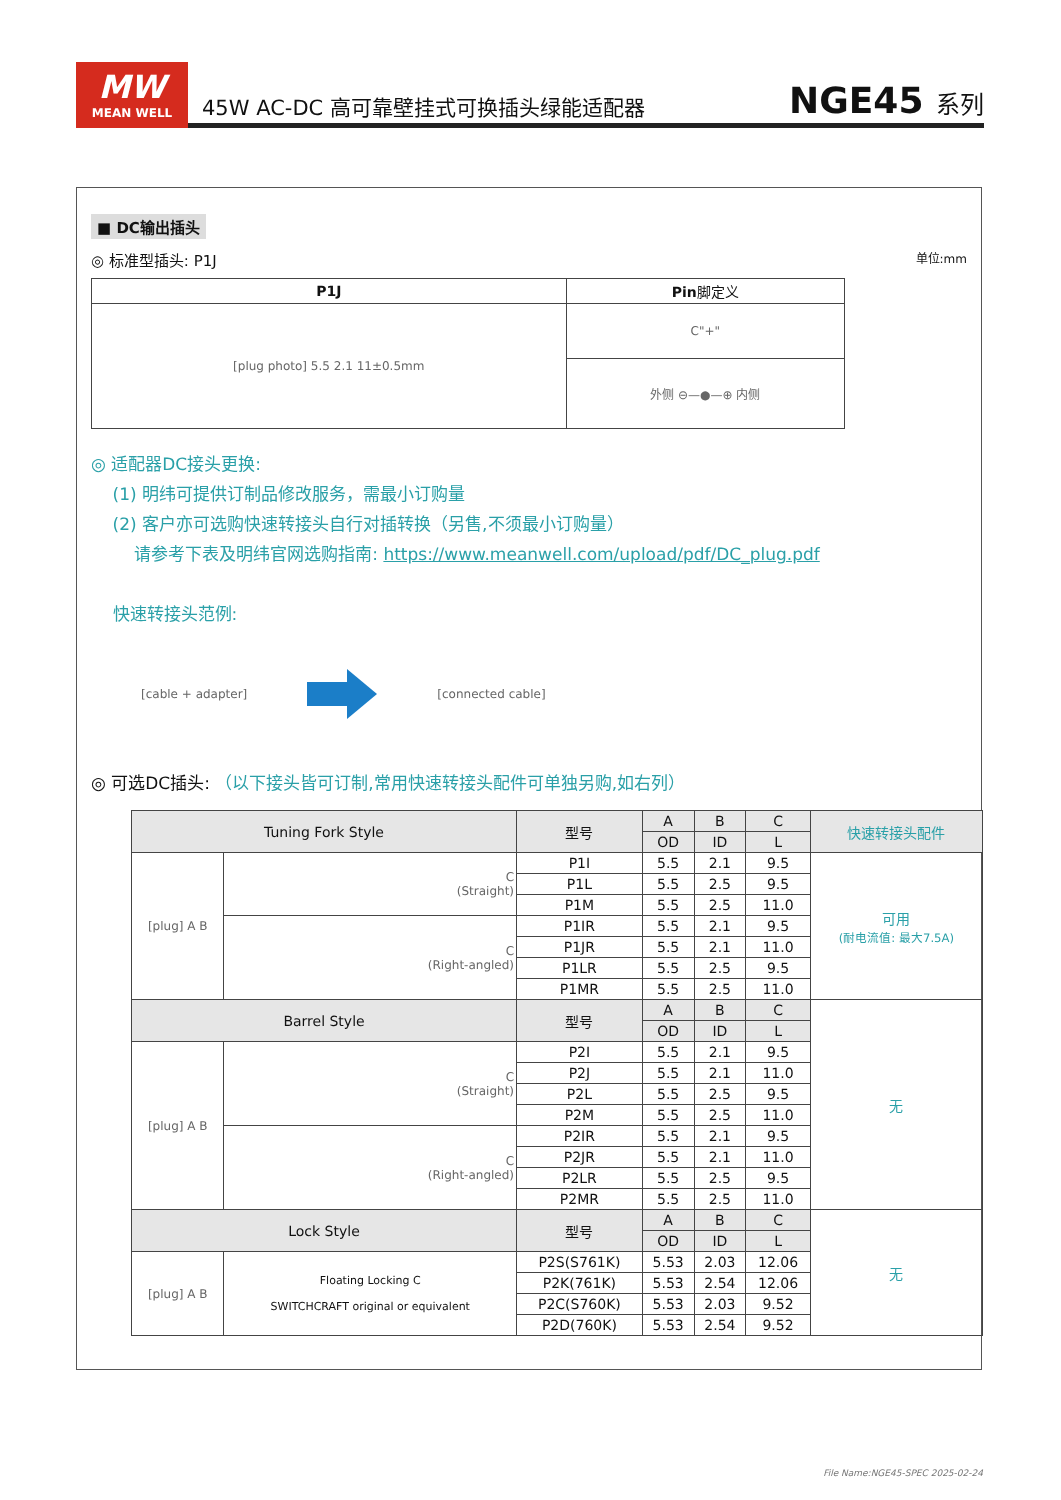MW
MEAN WELL
45W AC-DC 高可靠壁挂式可换插头绿能适配器
NGE45 系列
■ DC输出插头
◎ 标准型插头: P1J 单位:mm
| P1J | Pin 脚定义 |
| --- | --- |
| [plug photo] 5.5 2.1 11±0.5mm | C"+" |
| | 外侧 ⊖—●—⊕ 内侧 |
◎ 适配器DC接头更换:
(1) 明纬可提供订制品修改服务，需最小订购量
(2) 客户亦可选购快速转接头自行对插转换（另售,不须最小订购量）
请参考下表及明纬官网选购指南: https://www.meanwell.com/upload/pdf/DC_plug.pdf
快速转接头范例:
[cable + adapter] [connected cable]
◎ 可选DC插头: （以下接头皆可订制,常用快速转接头配件可单独另购,如右列）
| Tuning Fork Style | | 型号 | A | B | C | 快速转接头配件 |
| --- | --- | --- | --- | --- | --- | --- |
| | | | OD | ID | L | |
| [plug] A B | C (Straight) | P1I | 5.5 | 2.1 | 9.5 | 可用 (耐电流值: 最大7.5A) |
| | | P1L | 5.5 | 2.5 | 9.5 | |
| | | P1M | 5.5 | 2.5 | 11.0 | |
| | C (Right-angled) | P1IR | 5.5 | 2.1 | 9.5 | |
| | | P1JR | 5.5 | 2.1 | 11.0 | |
| | | P1LR | 5.5 | 2.5 | 9.5 | |
| | | P1MR | 5.5 | 2.5 | 11.0 | |
| Barrel Style | | 型号 | A | B | C | 无 |
| | | | OD | ID | L | |
| [plug] A B | C (Straight) | P2I | 5.5 | 2.1 | 9.5 | |
| | | P2J | 5.5 | 2.1 | 11.0 | |
| | | P2L | 5.5 | 2.5 | 9.5 | |
| | | P2M | 5.5 | 2.5 | 11.0 | |
| | C (Right-angled) | P2IR | 5.5 | 2.1 | 9.5 | |
| | | P2JR | 5.5 | 2.1 | 11.0 | |
| | | P2LR | 5.5 | 2.5 | 9.5 | |
| | | P2MR | 5.5 | 2.5 | 11.0 | |
| Lock Style | | 型号 | A | B | C | 无 |
| | | | OD | ID | L | |
| [plug] A B | Floating Locking C SWITCHCRAFT original or equivalent | P2S(S761K) | 5.53 | 2.03 | 12.06 | |
| | | P2K(761K) | 5.53 | 2.54 | 12.06 | |
| | | P2C(S760K) | 5.53 | 2.03 | 9.52 | |
| | | P2D(760K) | 5.53 | 2.54 | 9.52 | |
File Name:NGE45-SPEC 2025-02-24